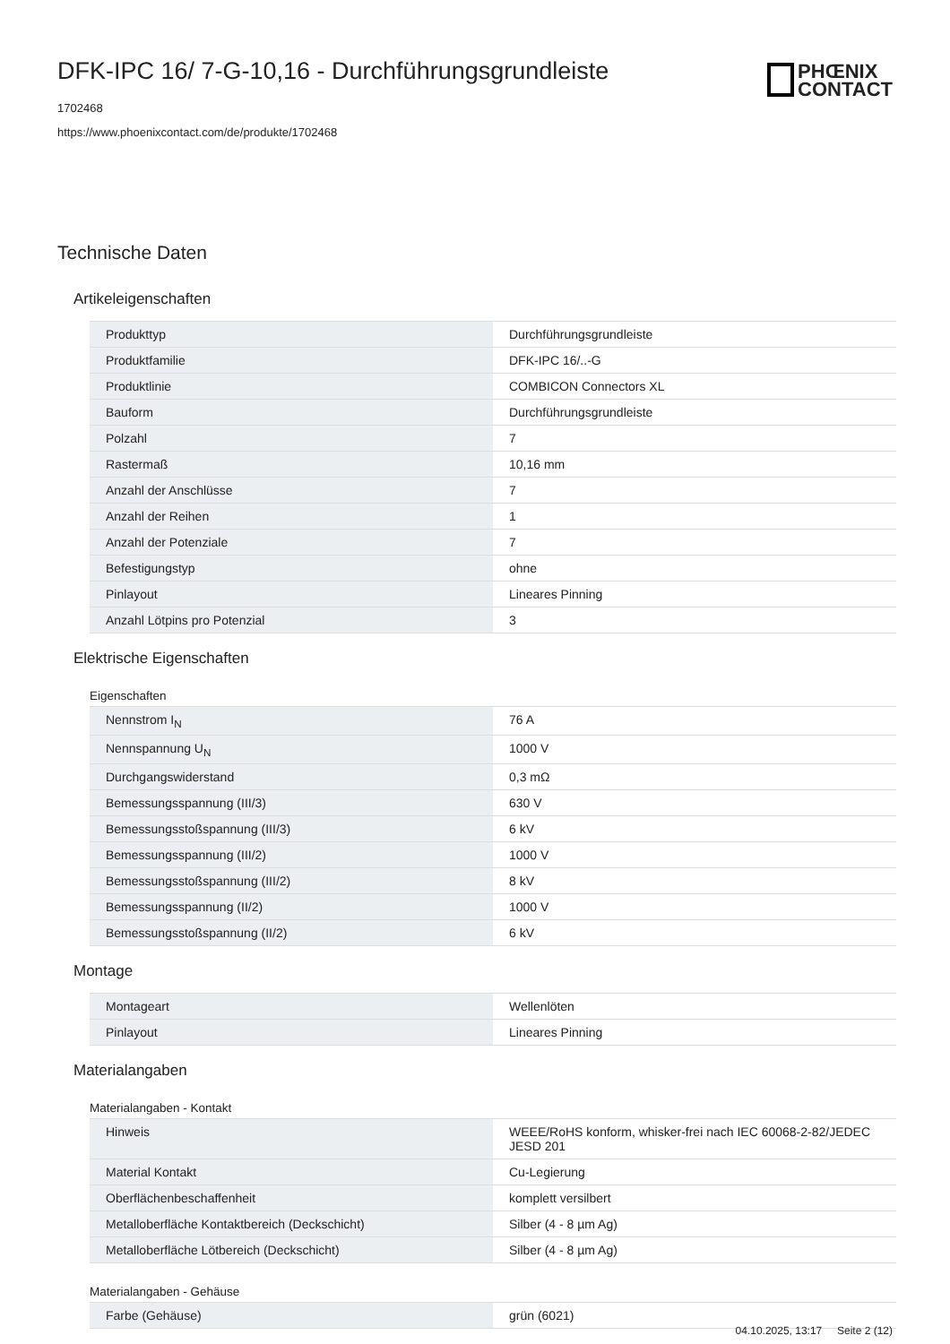DFK-IPC 16/ 7-G-10,16 - Durchführungsgrundleiste
1702468
https://www.phoenixcontact.com/de/produkte/1702468
PHŒNIX
CONTACT
Technische Daten
Artikeleigenschaften
| Produkttyp | Durchführungsgrundleiste |
| Produktfamilie | DFK-IPC 16/..-G |
| Produktlinie | COMBICON Connectors XL |
| Bauform | Durchführungsgrundleiste |
| Polzahl | 7 |
| Rastermaß | 10,16 mm |
| Anzahl der Anschlüsse | 7 |
| Anzahl der Reihen | 1 |
| Anzahl der Potenziale | 7 |
| Befestigungstyp | ohne |
| Pinlayout | Lineares Pinning |
| Anzahl Lötpins pro Potenzial | 3 |
Elektrische Eigenschaften
Eigenschaften
| Nennstrom I<sub>N</sub> | 76 A |
| Nennspannung U<sub>N</sub> | 1000 V |
| Durchgangswiderstand | 0,3 mΩ |
| Bemessungsspannung (III/3) | 630 V |
| Bemessungsstoßspannung (III/3) | 6 kV |
| Bemessungsspannung (III/2) | 1000 V |
| Bemessungsstoßspannung (III/2) | 8 kV |
| Bemessungsspannung (II/2) | 1000 V |
| Bemessungsstoßspannung (II/2) | 6 kV |
Montage
| Montageart | Wellenlöten |
| Pinlayout | Lineares Pinning |
Materialangaben
Materialangaben - Kontakt
| Hinweis | WEEE/RoHS konform, whisker-frei nach IEC 60068-2-82/JEDEC JESD 201 |
| Material Kontakt | Cu-Legierung |
| Oberflächenbeschaffenheit | komplett versilbert |
| Metalloberfläche Kontaktbereich (Deckschicht) | Silber (4 - 8 µm Ag) |
| Metalloberfläche Lötbereich (Deckschicht) | Silber (4 - 8 µm Ag) |
Materialangaben - Gehäuse
| Farbe (Gehäuse) | grün (6021) |
04.10.2025, 13:17 Seite 2 (12)